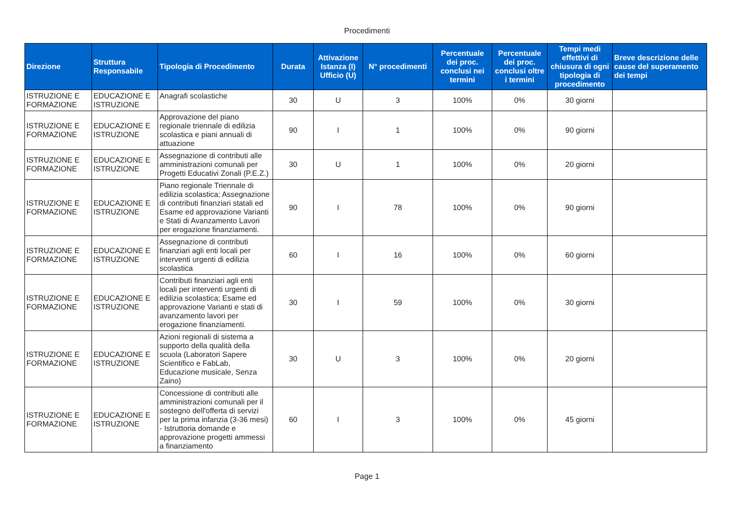Procedimenti
| Direzione | Struttura Responsabile | Tipologia di Procedimento | Durata | Attivazione Istanza (I) Ufficio (U) | N° procedimenti | Percentuale dei proc. conclusi nei termini | Percentuale dei proc. conclusi oltre i termini | Tempi medi effettivi di chiusura di ogni tipologia di procedimento | Breve descrizione delle cause del superamento dei tempi |
| --- | --- | --- | --- | --- | --- | --- | --- | --- | --- |
| ISTRUZIONE E FORMAZIONE | EDUCAZIONE E ISTRUZIONE | Anagrafi scolastiche | 30 | U | 3 | 100% | 0% | 30 giorni | |
| ISTRUZIONE E FORMAZIONE | EDUCAZIONE E ISTRUZIONE | Approvazione del piano regionale triennale di edilizia scolastica e piani annuali di attuazione | 90 | I | 1 | 100% | 0% | 90 giorni | |
| ISTRUZIONE E FORMAZIONE | EDUCAZIONE E ISTRUZIONE | Assegnazione di contributi alle amministrazioni comunali per Progetti Educativi Zonali (P.E.Z.) | 30 | U | 1 | 100% | 0% | 20 giorni | |
| ISTRUZIONE E FORMAZIONE | EDUCAZIONE E ISTRUZIONE | Piano regionale Triennale di edilizia scolastica; Assegnazione di contributi finanziari statali ed Esame ed approvazione Varianti e Stati di Avanzamento Lavori per erogazione finanziamenti. | 90 | I | 78 | 100% | 0% | 90 giorni | |
| ISTRUZIONE E FORMAZIONE | EDUCAZIONE E ISTRUZIONE | Assegnazione di contributi finanziari agli enti locali per interventi urgenti di edilizia scolastica | 60 | I | 16 | 100% | 0% | 60 giorni | |
| ISTRUZIONE E FORMAZIONE | EDUCAZIONE E ISTRUZIONE | Contributi finanziari agli enti locali per interventi urgenti di edilizia scolastica; Esame ed approvazione Varianti e stati di avanzamento lavori per erogazione finanziamenti. | 30 | I | 59 | 100% | 0% | 30 giorni | |
| ISTRUZIONE E FORMAZIONE | EDUCAZIONE E ISTRUZIONE | Azioni regionali di sistema a supporto della qualità della scuola (Laboratori Sapere Scientifico e FabLab, Educazione musicale, Senza Zaino) | 30 | U | 3 | 100% | 0% | 20 giorni | |
| ISTRUZIONE E FORMAZIONE | EDUCAZIONE E ISTRUZIONE | Concessione di contributi alle amministrazioni comunali per il sostegno dell'offerta di servizi per la prima infanzia (3-36 mesi) - Istruttoria domande e approvazione progetti ammessi a finanziamento | 60 | I | 3 | 100% | 0% | 45 giorni | |
Page 1